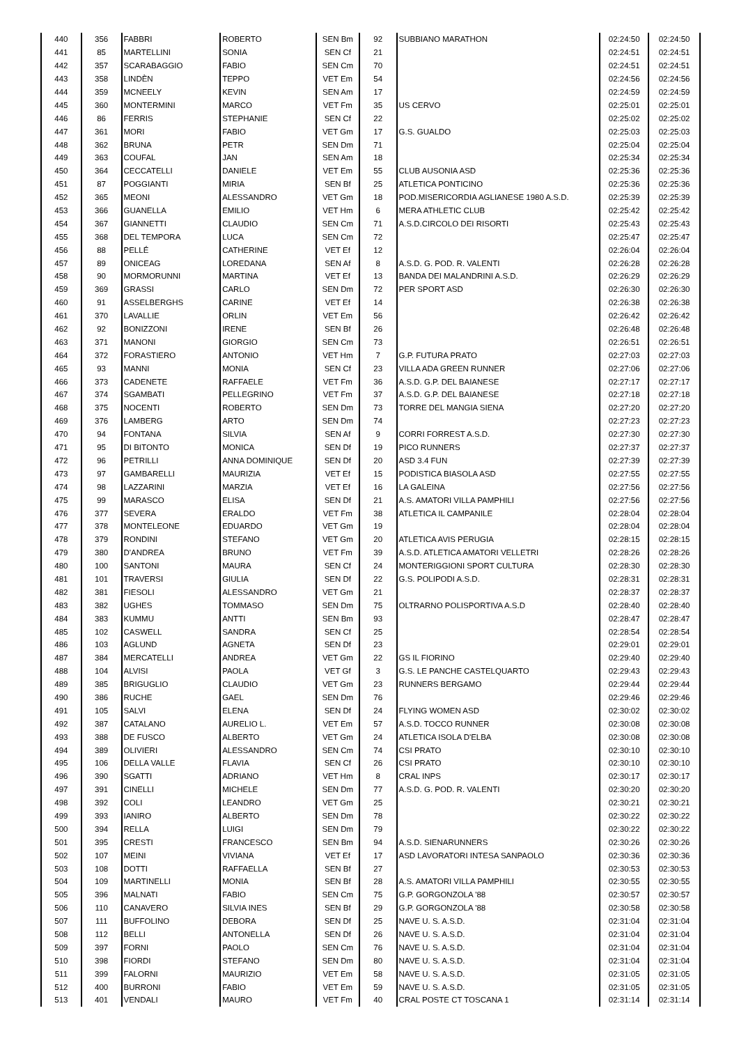| 440 | 356 | FABBRI | ROBERTO | SEN Bm | 92 | SUBBIANO MARATHON | 02:24:50 | 02:24:50 |
| 441 | 85 | MARTELLINI | SONIA | SEN Cf | 21 | | 02:24:51 | 02:24:51 |
| 442 | 357 | SCARABAGGIO | FABIO | SEN Cm | 70 | | 02:24:51 | 02:24:51 |
| 443 | 358 | LINDÈN | TEPPO | VET Em | 54 | | 02:24:56 | 02:24:56 |
| 444 | 359 | MCNEELY | KEVIN | SEN Am | 17 | | 02:24:59 | 02:24:59 |
| 445 | 360 | MONTERMINI | MARCO | VET Fm | 35 | US CERVO | 02:25:01 | 02:25:01 |
| 446 | 86 | FERRIS | STEPHANIE | SEN Cf | 22 | | 02:25:02 | 02:25:02 |
| 447 | 361 | MORI | FABIO | VET Gm | 17 | G.S. GUALDO | 02:25:03 | 02:25:03 |
| 448 | 362 | BRUNA | PETR | SEN Dm | 71 | | 02:25:04 | 02:25:04 |
| 449 | 363 | COUFAL | JAN | SEN Am | 18 | | 02:25:34 | 02:25:34 |
| 450 | 364 | CECCATELLI | DANIELE | VET Em | 55 | CLUB AUSONIA ASD | 02:25:36 | 02:25:36 |
| 451 | 87 | POGGIANTI | MIRIA | SEN Bf | 25 | ATLETICA PONTICINO | 02:25:36 | 02:25:36 |
| 452 | 365 | MEONI | ALESSANDRO | VET Gm | 18 | POD.MISERICORDIA AGLIANESE 1980 A.S.D. | 02:25:39 | 02:25:39 |
| 453 | 366 | GUANELLA | EMILIO | VET Hm | 6 | MERA ATHLETIC CLUB | 02:25:42 | 02:25:42 |
| 454 | 367 | GIANNETTI | CLAUDIO | SEN Cm | 71 | A.S.D.CIRCOLO DEI RISORTI | 02:25:43 | 02:25:43 |
| 455 | 368 | DEL TEMPORA | LUCA | SEN Cm | 72 | | 02:25:47 | 02:25:47 |
| 456 | 88 | PELLÉ | CATHERINE | VET Ef | 12 | | 02:26:04 | 02:26:04 |
| 457 | 89 | ONICEAG | LOREDANA | SEN Af | 8 | A.S.D. G. POD. R. VALENTI | 02:26:28 | 02:26:28 |
| 458 | 90 | MORMORUNNI | MARTINA | VET Ef | 13 | BANDA DEI MALANDRINI A.S.D. | 02:26:29 | 02:26:29 |
| 459 | 369 | GRASSI | CARLO | SEN Dm | 72 | PER SPORT ASD | 02:26:30 | 02:26:30 |
| 460 | 91 | ASSELBERGHS | CARINE | VET Ef | 14 | | 02:26:38 | 02:26:38 |
| 461 | 370 | LAVALLIE | ORLIN | VET Em | 56 | | 02:26:42 | 02:26:42 |
| 462 | 92 | BONIZZONI | IRENE | SEN Bf | 26 | | 02:26:48 | 02:26:48 |
| 463 | 371 | MANONI | GIORGIO | SEN Cm | 73 | | 02:26:51 | 02:26:51 |
| 464 | 372 | FORASTIERO | ANTONIO | VET Hm | 7 | G.P. FUTURA PRATO | 02:27:03 | 02:27:03 |
| 465 | 93 | MANNI | MONIA | SEN Cf | 23 | VILLA ADA GREEN RUNNER | 02:27:06 | 02:27:06 |
| 466 | 373 | CADENETE | RAFFAELE | VET Fm | 36 | A.S.D. G.P. DEL BAIANESE | 02:27:17 | 02:27:17 |
| 467 | 374 | SGAMBATI | PELLEGRINO | VET Fm | 37 | A.S.D. G.P. DEL BAIANESE | 02:27:18 | 02:27:18 |
| 468 | 375 | NOCENTI | ROBERTO | SEN Dm | 73 | TORRE DEL MANGIA SIENA | 02:27:20 | 02:27:20 |
| 469 | 376 | LAMBERG | ARTO | SEN Dm | 74 | | 02:27:23 | 02:27:23 |
| 470 | 94 | FONTANA | SILVIA | SEN Af | 9 | CORRI FORREST A.S.D. | 02:27:30 | 02:27:30 |
| 471 | 95 | DI BITONTO | MONICA | SEN Df | 19 | PICO RUNNERS | 02:27:37 | 02:27:37 |
| 472 | 96 | PETRILLI | ANNA DOMINIQUE | SEN Df | 20 | ASD 3.4 FUN | 02:27:39 | 02:27:39 |
| 473 | 97 | GAMBARELLI | MAURIZIA | VET Ef | 15 | PODISTICA BIASOLA ASD | 02:27:55 | 02:27:55 |
| 474 | 98 | LAZZARINI | MARZIA | VET Ef | 16 | LA GALEINA | 02:27:56 | 02:27:56 |
| 475 | 99 | MARASCO | ELISA | SEN Df | 21 | A.S. AMATORI VILLA PAMPHILI | 02:27:56 | 02:27:56 |
| 476 | 377 | SEVERA | ERALDO | VET Fm | 38 | ATLETICA IL CAMPANILE | 02:28:04 | 02:28:04 |
| 477 | 378 | MONTELEONE | EDUARDO | VET Gm | 19 | | 02:28:04 | 02:28:04 |
| 478 | 379 | RONDINI | STEFANO | VET Gm | 20 | ATLETICA AVIS PERUGIA | 02:28:15 | 02:28:15 |
| 479 | 380 | D'ANDREA | BRUNO | VET Fm | 39 | A.S.D. ATLETICA AMATORI VELLETRI | 02:28:26 | 02:28:26 |
| 480 | 100 | SANTONI | MAURA | SEN Cf | 24 | MONTERIGGIONI SPORT CULTURA | 02:28:30 | 02:28:30 |
| 481 | 101 | TRAVERSI | GIULIA | SEN Df | 22 | G.S. POLIPODI A.S.D. | 02:28:31 | 02:28:31 |
| 482 | 381 | FIESOLI | ALESSANDRO | VET Gm | 21 | | 02:28:37 | 02:28:37 |
| 483 | 382 | UGHES | TOMMASO | SEN Dm | 75 | OLTRARNO POLISPORTIVA A.S.D | 02:28:40 | 02:28:40 |
| 484 | 383 | KUMMU | ANTTI | SEN Bm | 93 | | 02:28:47 | 02:28:47 |
| 485 | 102 | CASWELL | SANDRA | SEN Cf | 25 | | 02:28:54 | 02:28:54 |
| 486 | 103 | AGLUND | AGNETA | SEN Df | 23 | | 02:29:01 | 02:29:01 |
| 487 | 384 | MERCATELLI | ANDREA | VET Gm | 22 | GS IL FIORINO | 02:29:40 | 02:29:40 |
| 488 | 104 | ALVISI | PAOLA | VET Gf | 3 | G.S. LE PANCHE CASTELQUARTO | 02:29:43 | 02:29:43 |
| 489 | 385 | BRIGUGLIO | CLAUDIO | VET Gm | 23 | RUNNERS BERGAMO | 02:29:44 | 02:29:44 |
| 490 | 386 | RUCHE | GAEL | SEN Dm | 76 | | 02:29:46 | 02:29:46 |
| 491 | 105 | SALVI | ELENA | SEN Df | 24 | FLYING WOMEN ASD | 02:30:02 | 02:30:02 |
| 492 | 387 | CATALANO | AURELIO L. | VET Em | 57 | A.S.D. TOCCO RUNNER | 02:30:08 | 02:30:08 |
| 493 | 388 | DE FUSCO | ALBERTO | VET Gm | 24 | ATLETICA ISOLA D'ELBA | 02:30:08 | 02:30:08 |
| 494 | 389 | OLIVIERI | ALESSANDRO | SEN Cm | 74 | CSI PRATO | 02:30:10 | 02:30:10 |
| 495 | 106 | DELLA VALLE | FLAVIA | SEN Cf | 26 | CSI PRATO | 02:30:10 | 02:30:10 |
| 496 | 390 | SGATTI | ADRIANO | VET Hm | 8 | CRAL INPS | 02:30:17 | 02:30:17 |
| 497 | 391 | CINELLI | MICHELE | SEN Dm | 77 | A.S.D. G. POD. R. VALENTI | 02:30:20 | 02:30:20 |
| 498 | 392 | COLI | LEANDRO | VET Gm | 25 | | 02:30:21 | 02:30:21 |
| 499 | 393 | IANIRO | ALBERTO | SEN Dm | 78 | | 02:30:22 | 02:30:22 |
| 500 | 394 | RELLA | LUIGI | SEN Dm | 79 | | 02:30:22 | 02:30:22 |
| 501 | 395 | CRESTI | FRANCESCO | SEN Bm | 94 | A.S.D. SIENARUNNERS | 02:30:26 | 02:30:26 |
| 502 | 107 | MEINI | VIVIANA | VET Ef | 17 | ASD LAVORATORI INTESA SANPAOLO | 02:30:36 | 02:30:36 |
| 503 | 108 | DOTTI | RAFFAELLA | SEN Bf | 27 | | 02:30:53 | 02:30:53 |
| 504 | 109 | MARTINELLI | MONIA | SEN Bf | 28 | A.S. AMATORI VILLA PAMPHILI | 02:30:55 | 02:30:55 |
| 505 | 396 | MALNATI | FABIO | SEN Cm | 75 | G.P. GORGONZOLA '88 | 02:30:57 | 02:30:57 |
| 506 | 110 | CANAVERO | SILVIA INES | SEN Bf | 29 | G.P. GORGONZOLA '88 | 02:30:58 | 02:30:58 |
| 507 | 111 | BUFFOLINO | DEBORA | SEN Df | 25 | NAVE U. S. A.S.D. | 02:31:04 | 02:31:04 |
| 508 | 112 | BELLI | ANTONELLA | SEN Df | 26 | NAVE U. S. A.S.D. | 02:31:04 | 02:31:04 |
| 509 | 397 | FORNI | PAOLO | SEN Cm | 76 | NAVE U. S. A.S.D. | 02:31:04 | 02:31:04 |
| 510 | 398 | FIORDI | STEFANO | SEN Dm | 80 | NAVE U. S. A.S.D. | 02:31:04 | 02:31:04 |
| 511 | 399 | FALORNI | MAURIZIO | VET Em | 58 | NAVE U. S. A.S.D. | 02:31:05 | 02:31:05 |
| 512 | 400 | BURRONI | FABIO | VET Em | 59 | NAVE U. S. A.S.D. | 02:31:05 | 02:31:05 |
| 513 | 401 | VENDALI | MAURO | VET Fm | 40 | CRAL POSTE CT TOSCANA 1 | 02:31:14 | 02:31:14 |